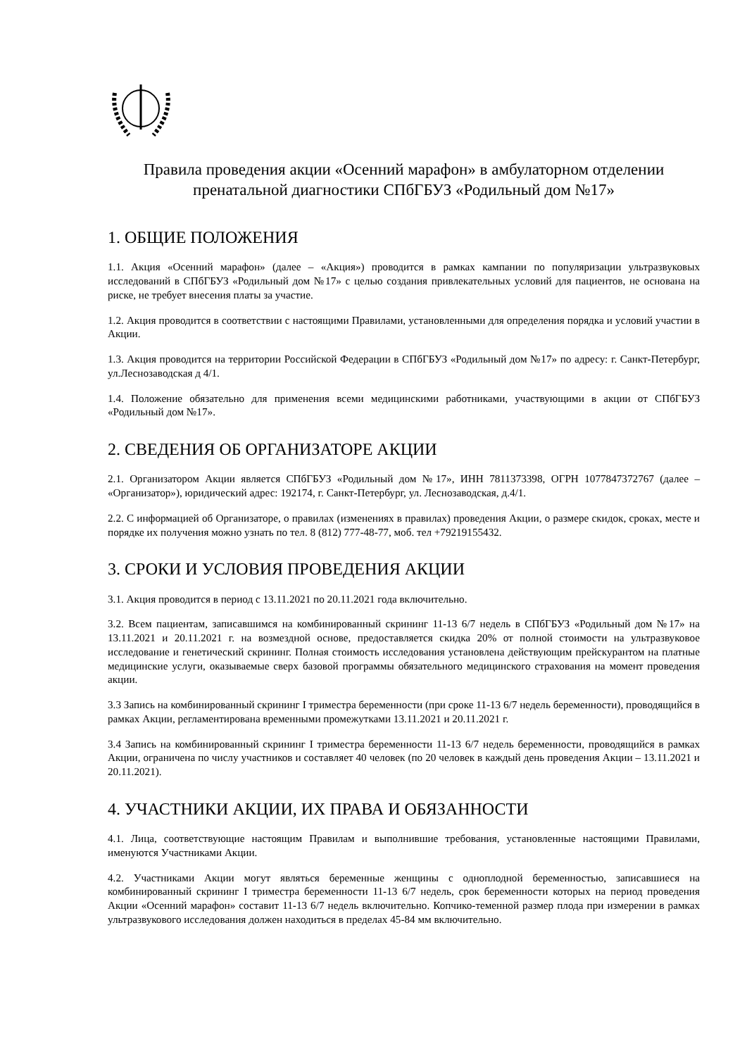Правила проведения акции «Осенний марафон» в амбулаторном отделении
пренатальной диагностики СПбГБУЗ «Родильный дом №17»
1. ОБЩИЕ ПОЛОЖЕНИЯ
1.1. Акция «Осенний марафон» (далее – «Акция») проводится в рамках кампании по популяризации ультразвуковых исследований в СПбГБУЗ «Родильный дом №17» с целью создания привлекательных условий для пациентов, не основана на риске, не требует внесения платы за участие.
1.2. Акция проводится в соответствии с настоящими Правилами, установленными для определения порядка и условий участии в Акции.
1.3. Акция проводится на территории Российской Федерации в СПбГБУЗ «Родильный дом №17» по адресу: г. Санкт-Петербург, ул.Леснозаводская д 4/1.
1.4. Положение обязательно для применения всеми медицинскими работниками, участвующими в акции от СПбГБУЗ «Родильный дом №17».
2. СВЕДЕНИЯ ОБ ОРГАНИЗАТОРЕ АКЦИИ
2.1. Организатором Акции является СПбГБУЗ «Родильный дом №17», ИНН 7811373398, ОГРН 1077847372767 (далее – «Организатор»), юридический адрес: 192174, г. Санкт-Петербург, ул. Леснозаводская, д.4/1.
2.2. С информацией об Организаторе, о правилах (изменениях в правилах) проведения Акции, о размере скидок, сроках, месте и порядке их получения можно узнать по тел. 8 (812) 777-48-77, моб. тел +79219155432.
3. СРОКИ И УСЛОВИЯ ПРОВЕДЕНИЯ АКЦИИ
3.1. Акция проводится в период с 13.11.2021 по 20.11.2021 года включительно.
3.2. Всем пациентам, записавшимся на комбинированный скрининг 11-13 6/7 недель в СПбГБУЗ «Родильный дом №17» на 13.11.2021 и 20.11.2021 г. на возмездной основе, предоставляется скидка 20% от полной стоимости на ультразвуковое исследование и генетический скрининг. Полная стоимость исследования установлена действующим прейскурантом на платные медицинские услуги, оказываемые сверх базовой программы обязательного медицинского страхования на момент проведения акции.
3.3 Запись на комбинированный скрининг I триместра беременности (при сроке 11-13 6/7 недель беременности), проводящийся в рамках Акции, регламентирована временными промежутками 13.11.2021 и 20.11.2021 г.
3.4 Запись на комбинированный скрининг I триместра беременности 11-13 6/7 недель беременности, проводящийся в рамках Акции, ограничена по числу участников и составляет 40 человек (по 20 человек в каждый день проведения Акции – 13.11.2021 и 20.11.2021).
4. УЧАСТНИКИ АКЦИИ, ИХ ПРАВА И ОБЯЗАННОСТИ
4.1. Лица, соответствующие настоящим Правилам и выполнившие требования, установленные настоящими Правилами, именуются Участниками Акции.
4.2. Участниками Акции могут являться беременные женщины с одноплодной беременностью, записавшиеся на комбинированный скрининг I триместра беременности 11-13 6/7 недель, срок беременности которых на период проведения Акции «Осенний марафон» составит 11-13 6/7 недель включительно. Копчико-теменной размер плода при измерении в рамках ультразвукового исследования должен находиться в пределах 45-84 мм включительно.